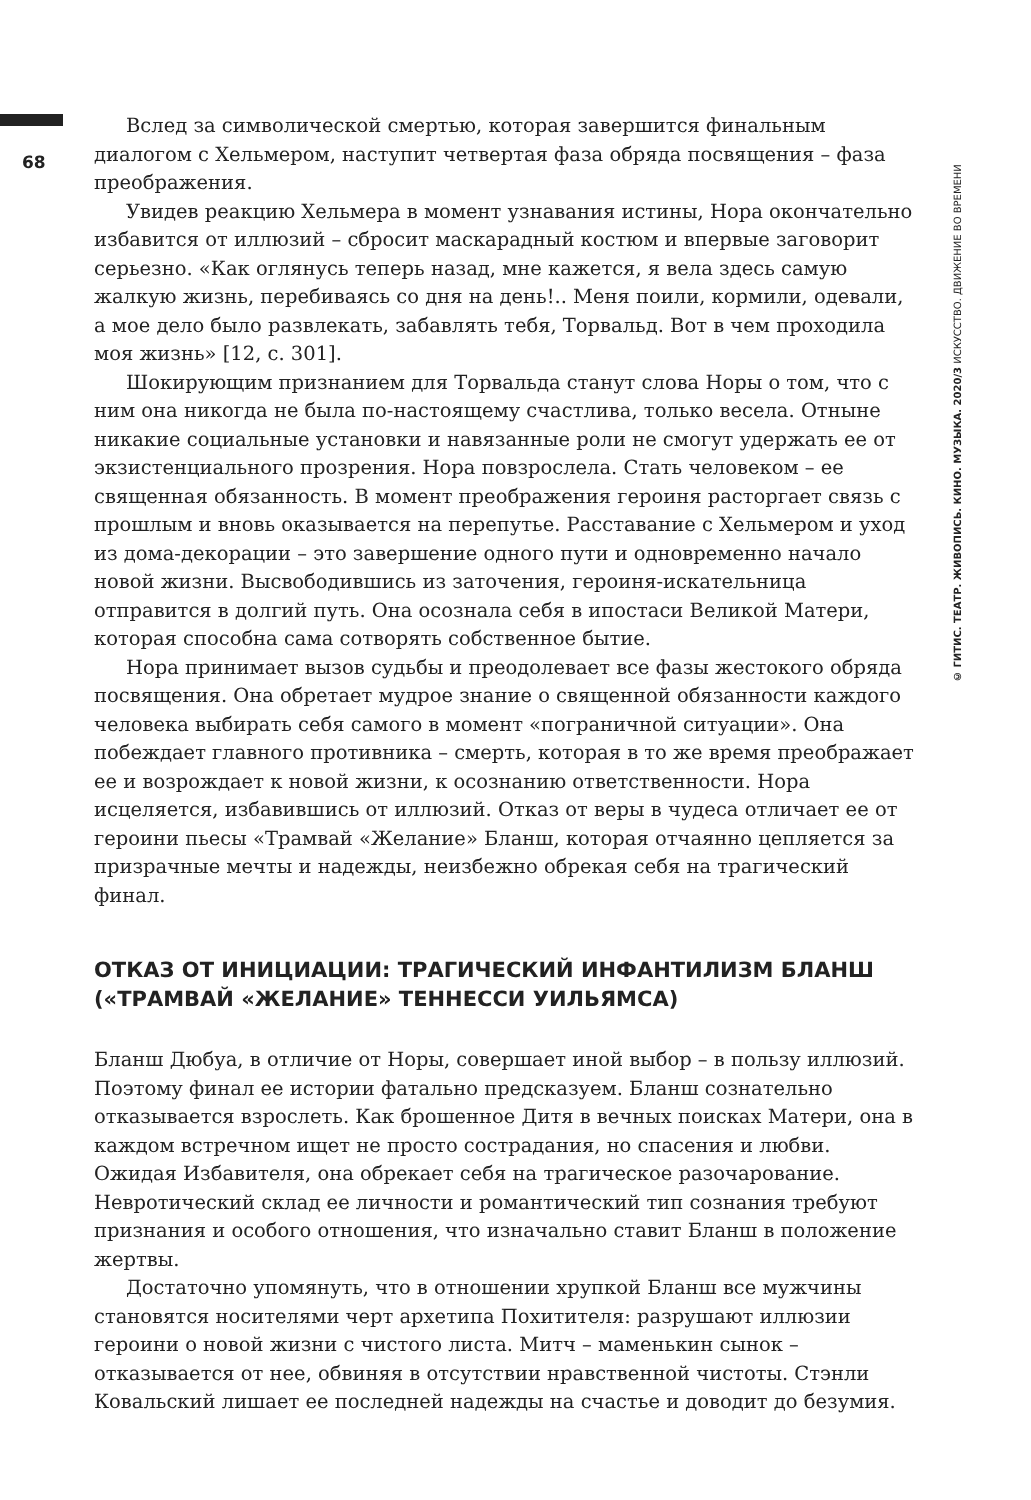68
© ГИТИС. ТЕАТР. ЖИВОПИСЬ. КИНО. МУЗЫКА. 2020/3 ИСКУССТВО. ДВИЖЕНИЕ ВО ВРЕМЕНИ
Вслед за символической смертью, которая завершится финальным диалогом с Хельмером, наступит четвертая фаза обряда посвящения – фаза преображения.
Увидев реакцию Хельмера в момент узнавания истины, Нора окончательно избавится от иллюзий – сбросит маскарадный костюм и впервые заговорит серьезно. «Как оглянусь теперь назад, мне кажется, я вела здесь самую жалкую жизнь, перебиваясь со дня на день!.. Меня поили, кормили, одевали, а мое дело было развлекать, забавлять тебя, Торвальд. Вот в чем проходила моя жизнь» [12, с. 301].
Шокирующим признанием для Торвальда станут слова Норы о том, что с ним она никогда не была по-настоящему счастлива, только весела. Отныне никакие социальные установки и навязанные роли не смогут удержать ее от экзистенциального прозрения. Нора повзрослела. Стать человеком – ее священная обязанность. В момент преображения героиня расторгает связь с прошлым и вновь оказывается на перепутье. Расставание с Хельмером и уход из дома-декорации – это завершение одного пути и одновременно начало новой жизни. Высвободившись из заточения, героиня-искательница отправится в долгий путь. Она осознала себя в ипостаси Великой Матери, которая способна сама сотворять собственное бытие.
Нора принимает вызов судьбы и преодолевает все фазы жестокого обряда посвящения. Она обретает мудрое знание о священной обязанности каждого человека выбирать себя самого в момент «пограничной ситуации». Она побеждает главного противника – смерть, которая в то же время преображает ее и возрождает к новой жизни, к осознанию ответственности. Нора исцеляется, избавившись от иллюзий. Отказ от веры в чудеса отличает ее от героини пьесы «Трамвай «Желание» Бланш, которая отчаянно цепляется за призрачные мечты и надежды, неизбежно обрекая себя на трагический финал.
ОТКАЗ ОТ ИНИЦИАЦИИ: ТРАГИЧЕСКИЙ ИНФАНТИЛИЗМ БЛАНШ («ТРАМВАЙ «ЖЕЛАНИЕ» ТЕННЕССИ УИЛЬЯМСА)
Бланш Дюбуа, в отличие от Норы, совершает иной выбор – в пользу иллюзий. Поэтому финал ее истории фатально предсказуем. Бланш сознательно отказывается взрослеть. Как брошенное Дитя в вечных поисках Матери, она в каждом встречном ищет не просто сострадания, но спасения и любви. Ожидая Избавителя, она обрекает себя на трагическое разочарование. Невротический склад ее личности и романтический тип сознания требуют признания и особого отношения, что изначально ставит Бланш в положение жертвы.
Достаточно упомянуть, что в отношении хрупкой Бланш все мужчины становятся носителями черт архетипа Похитителя: разрушают иллюзии героини о новой жизни с чистого листа. Митч – маменькин сынок – отказывается от нее, обвиняя в отсутствии нравственной чистоты. Стэнли Ковальский лишает ее последней надежды на счастье и доводит до безумия.